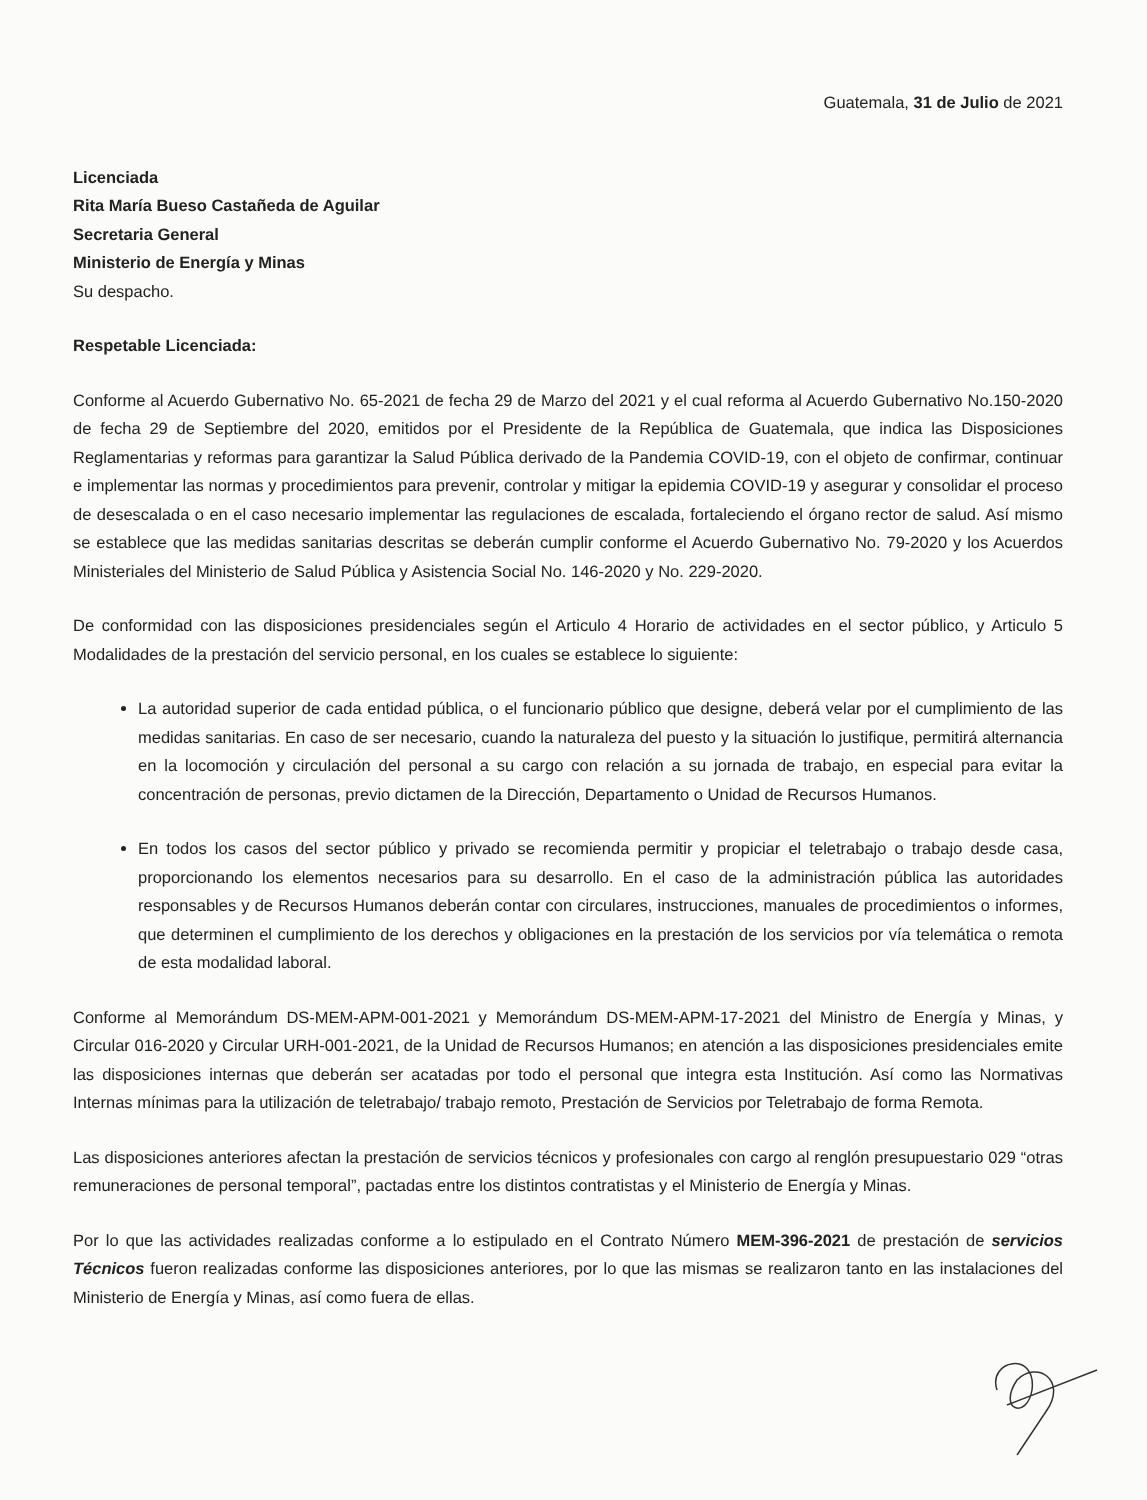Guatemala, 31 de Julio de 2021
Licenciada
Rita María Bueso Castañeda de Aguilar
Secretaria General
Ministerio de Energía y Minas
Su despacho.
Respetable Licenciada:
Conforme al Acuerdo Gubernativo No. 65-2021 de fecha 29 de Marzo del 2021 y el cual reforma al Acuerdo Gubernativo No.150-2020 de fecha 29 de Septiembre del 2020, emitidos por el Presidente de la República de Guatemala, que indica las Disposiciones Reglamentarias y reformas para garantizar la Salud Pública derivado de la Pandemia COVID-19, con el objeto de confirmar, continuar e implementar las normas y procedimientos para prevenir, controlar y mitigar la epidemia COVID-19 y asegurar y consolidar el proceso de desescalada o en el caso necesario implementar las regulaciones de escalada, fortaleciendo el órgano rector de salud. Así mismo se establece que las medidas sanitarias descritas se deberán cumplir conforme el Acuerdo Gubernativo No. 79-2020 y los Acuerdos Ministeriales del Ministerio de Salud Pública y Asistencia Social No. 146-2020 y No. 229-2020.
De conformidad con las disposiciones presidenciales según el Articulo 4 Horario de actividades en el sector público, y Articulo 5 Modalidades de la prestación del servicio personal, en los cuales se establece lo siguiente:
La autoridad superior de cada entidad pública, o el funcionario público que designe, deberá velar por el cumplimiento de las medidas sanitarias. En caso de ser necesario, cuando la naturaleza del puesto y la situación lo justifique, permitirá alternancia en la locomoción y circulación del personal a su cargo con relación a su jornada de trabajo, en especial para evitar la concentración de personas, previo dictamen de la Dirección, Departamento o Unidad de Recursos Humanos.
En todos los casos del sector público y privado se recomienda permitir y propiciar el teletrabajo o trabajo desde casa, proporcionando los elementos necesarios para su desarrollo. En el caso de la administración pública las autoridades responsables y de Recursos Humanos deberán contar con circulares, instrucciones, manuales de procedimientos o informes, que determinen el cumplimiento de los derechos y obligaciones en la prestación de los servicios por vía telemática o remota de esta modalidad laboral.
Conforme al Memorándum DS-MEM-APM-001-2021 y Memorándum DS-MEM-APM-17-2021 del Ministro de Energía y Minas, y Circular 016-2020 y Circular URH-001-2021, de la Unidad de Recursos Humanos; en atención a las disposiciones presidenciales emite las disposiciones internas que deberán ser acatadas por todo el personal que integra esta Institución. Así como las Normativas Internas mínimas para la utilización de teletrabajo/ trabajo remoto, Prestación de Servicios por Teletrabajo de forma Remota.
Las disposiciones anteriores afectan la prestación de servicios técnicos y profesionales con cargo al renglón presupuestario 029 “otras remuneraciones de personal temporal”, pactadas entre los distintos contratistas y el Ministerio de Energía y Minas.
Por lo que las actividades realizadas conforme a lo estipulado en el Contrato Número MEM-396-2021 de prestación de servicios Técnicos fueron realizadas conforme las disposiciones anteriores, por lo que las mismas se realizaron tanto en las instalaciones del Ministerio de Energía y Minas, así como fuera de ellas.